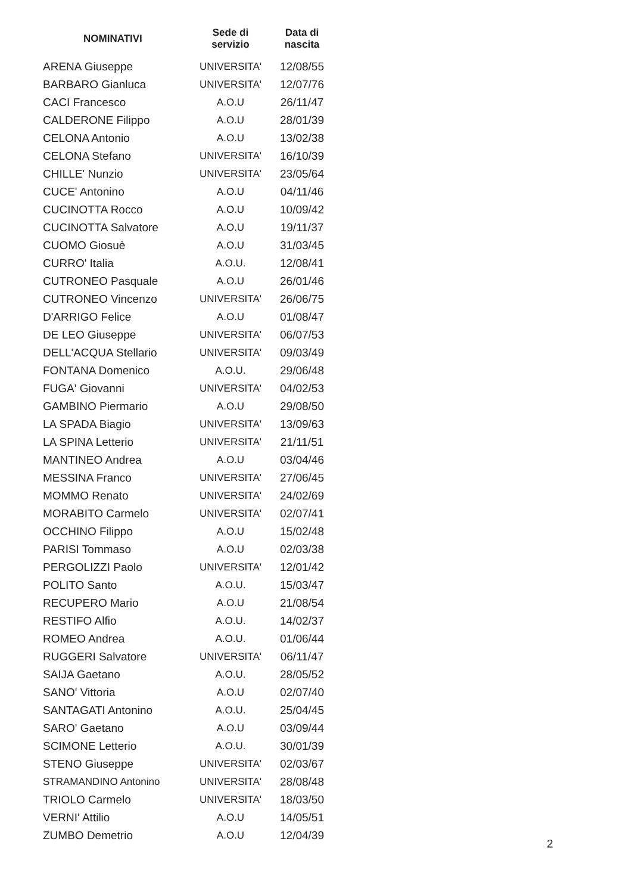| NOMINATIVI | Sede di servizio | Data di nascita |
| --- | --- | --- |
| ARENA Giuseppe | UNIVERSITA' | 12/08/55 |
| BARBARO Gianluca | UNIVERSITA' | 12/07/76 |
| CACI Francesco | A.O.U | 26/11/47 |
| CALDERONE Filippo | A.O.U | 28/01/39 |
| CELONA Antonio | A.O.U | 13/02/38 |
| CELONA Stefano | UNIVERSITA' | 16/10/39 |
| CHILLE' Nunzio | UNIVERSITA' | 23/05/64 |
| CUCE' Antonino | A.O.U | 04/11/46 |
| CUCINOTTA Rocco | A.O.U | 10/09/42 |
| CUCINOTTA Salvatore | A.O.U | 19/11/37 |
| CUOMO Giosuè | A.O.U | 31/03/45 |
| CURRO' Italia | A.O.U. | 12/08/41 |
| CUTRONEO Pasquale | A.O.U | 26/01/46 |
| CUTRONEO Vincenzo | UNIVERSITA' | 26/06/75 |
| D'ARRIGO Felice | A.O.U | 01/08/47 |
| DE LEO Giuseppe | UNIVERSITA' | 06/07/53 |
| DELL'ACQUA Stellario | UNIVERSITA' | 09/03/49 |
| FONTANA Domenico | A.O.U. | 29/06/48 |
| FUGA' Giovanni | UNIVERSITA' | 04/02/53 |
| GAMBINO Piermario | A.O.U | 29/08/50 |
| LA SPADA Biagio | UNIVERSITA' | 13/09/63 |
| LA SPINA Letterio | UNIVERSITA' | 21/11/51 |
| MANTINEO Andrea | A.O.U | 03/04/46 |
| MESSINA Franco | UNIVERSITA' | 27/06/45 |
| MOMMO Renato | UNIVERSITA' | 24/02/69 |
| MORABITO Carmelo | UNIVERSITA' | 02/07/41 |
| OCCHINO Filippo | A.O.U | 15/02/48 |
| PARISI Tommaso | A.O.U | 02/03/38 |
| PERGOLIZZI Paolo | UNIVERSITA' | 12/01/42 |
| POLITO Santo | A.O.U. | 15/03/47 |
| RECUPERO Mario | A.O.U | 21/08/54 |
| RESTIFO Alfio | A.O.U. | 14/02/37 |
| ROMEO Andrea | A.O.U. | 01/06/44 |
| RUGGERI Salvatore | UNIVERSITA' | 06/11/47 |
| SAIJA Gaetano | A.O.U. | 28/05/52 |
| SANO' Vittoria | A.O.U | 02/07/40 |
| SANTAGATI Antonino | A.O.U. | 25/04/45 |
| SARO' Gaetano | A.O.U | 03/09/44 |
| SCIMONE Letterio | A.O.U. | 30/01/39 |
| STENO Giuseppe | UNIVERSITA' | 02/03/67 |
| STRAMANDINO Antonino | UNIVERSITA' | 28/08/48 |
| TRIOLO Carmelo | UNIVERSITA' | 18/03/50 |
| VERNI' Attilio | A.O.U | 14/05/51 |
| ZUMBO Demetrio | A.O.U | 12/04/39 |
2